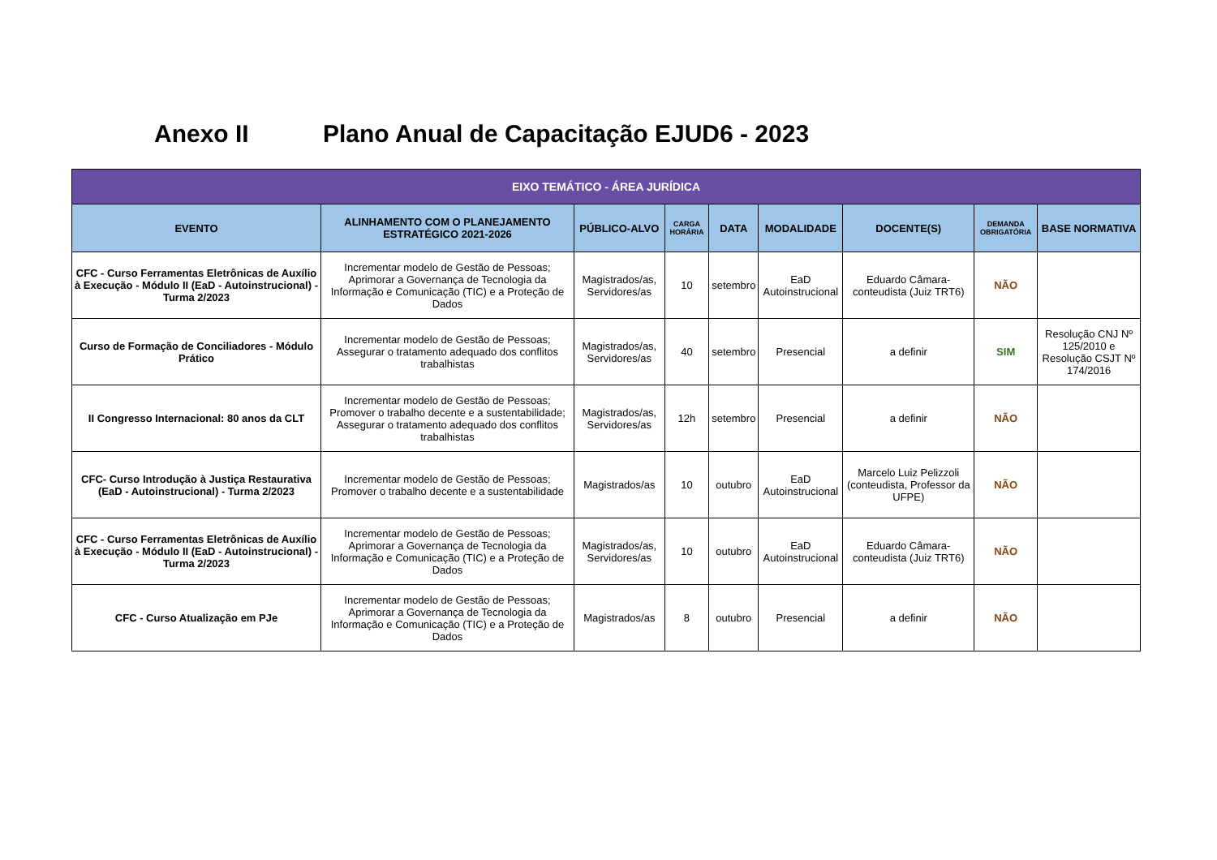Anexo II Plano Anual de Capacitação EJUD6 - 2023
| EIXO TEMÁTICO - ÁREA JURÍDICA | | | | | | | | |
| --- | --- | --- | --- | --- | --- | --- | --- | --- |
| EVENTO | ALINHAMENTO COM O PLANEJAMENTO ESTRATÉGICO 2021-2026 | PÚBLICO-ALVO | CARGA HORÁRIA | DATA | MODALIDADE | DOCENTE(S) | DEMANDA OBRIGATÓRIA | BASE NORMATIVA |
| CFC - Curso Ferramentas Eletrônicas de Auxílio à Execução - Módulo II (EaD - Autoinstrucional) - Turma 2/2023 | Incrementar modelo de Gestão de Pessoas; Aprimorar a Governança de Tecnologia da Informação e Comunicação (TIC) e a Proteção de Dados | Magistrados/as, Servidores/as | 10 | setembro | EaD Autoinstrucional | Eduardo Câmara- conteudista (Juiz TRT6) | NÃO | |
| Curso de Formação de Conciliadores - Módulo Prático | Incrementar modelo de Gestão de Pessoas; Assegurar o tratamento adequado dos conflitos trabalhistas | Magistrados/as, Servidores/as | 40 | setembro | Presencial | a definir | SIM | Resolução CNJ Nº 125/2010 e Resolução CSJT Nº 174/2016 |
| II Congresso Internacional: 80 anos da CLT | Incrementar modelo de Gestão de Pessoas; Promover o trabalho decente e a sustentabilidade; Assegurar o tratamento adequado dos conflitos trabalhistas | Magistrados/as, Servidores/as | 12h | setembro | Presencial | a definir | NÃO | |
| CFC- Curso Introdução à Justiça Restaurativa (EaD - Autoinstrucional) - Turma 2/2023 | Incrementar modelo de Gestão de Pessoas; Promover o trabalho decente e a sustentabilidade | Magistrados/as | 10 | outubro | EaD Autoinstrucional | Marcelo Luiz Pelizzoli (conteudista, Professor da UFPE) | NÃO | |
| CFC - Curso Ferramentas Eletrônicas de Auxílio à Execução - Módulo II (EaD - Autoinstrucional) - Turma 2/2023 | Incrementar modelo de Gestão de Pessoas; Aprimorar a Governança de Tecnologia da Informação e Comunicação (TIC) e a Proteção de Dados | Magistrados/as, Servidores/as | 10 | outubro | EaD Autoinstrucional | Eduardo Câmara- conteudista (Juiz TRT6) | NÃO | |
| CFC - Curso Atualização em PJe | Incrementar modelo de Gestão de Pessoas; Aprimorar a Governança de Tecnologia da Informação e Comunicação (TIC) e a Proteção de Dados | Magistrados/as | 8 | outubro | Presencial | a definir | NÃO | |